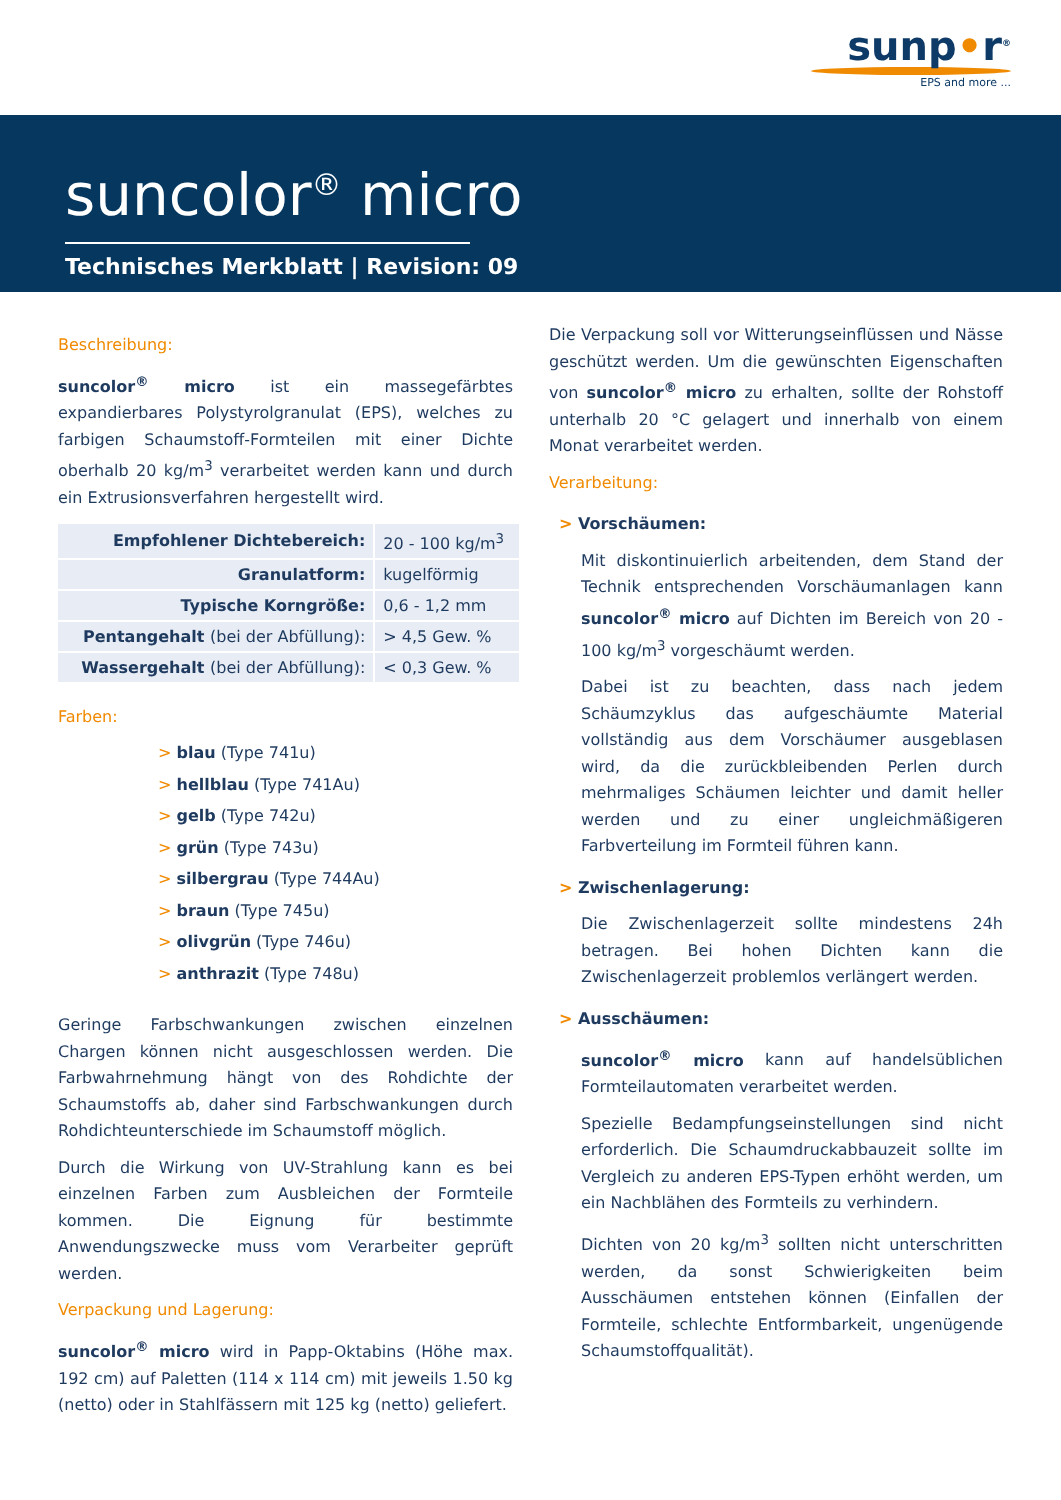sunp•r<sup>®</sup>
EPS and more ...
suncolor<sup>®</sup> micro
Technisches Merkblatt | Revision: 09
Beschreibung:
suncolor<sup>®</sup> micro ist ein massegefärbtes expandierbares Polystyrolgranulat (EPS), welches zu farbigen Schaum­stoff-Formteilen mit einer Dichte oberhalb 20 kg/m<sup>3</sup> ver­arbeitet werden kann und durch ein Extrusionsverfahren hergestellt wird.
| Empfohlener Dichtebereich: | 20 - 100 kg/m<sup>3</sup> |
| Granulatform: | kugelförmig |
| Typische Korngröße: | 0,6 - 1,2 mm |
| Pentangehalt (bei der Abfüllung): | > 4,5 Gew. % |
| Wassergehalt (bei der Abfüllung): | < 0,3 Gew. % |
Farben:
> blau (Type 741u)
> hellblau (Type 741Au)
> gelb (Type 742u)
> grün (Type 743u)
> silbergrau (Type 744Au)
> braun (Type 745u)
> olivgrün (Type 746u)
> anthrazit (Type 748u)
Geringe Farbschwankungen zwischen einzelnen Chargen können nicht ausgeschlossen werden. Die Farbwahrnehmung hängt von des Rohdichte der Schaumstoffs ab, daher sind Farbschwankungen durch Rohdichteunterschiede im Schaumstoff möglich.
Durch die Wirkung von UV-Strahlung kann es bei einzelnen Farben zum Ausbleichen der Formteile kommen. Die Eignung für bestimmte Anwendungszwecke muss vom Verarbeiter geprüft werden.
Verpackung und Lagerung:
suncolor<sup>®</sup> micro wird in Papp-Oktabins (Höhe max. 192 cm) auf Paletten (114 x 114 cm) mit jeweils 1.50 kg (netto) oder in Stahlfässern mit 125 kg (netto) geliefert.
Die Verpackung soll vor Witterungseinflüssen und Nässe geschützt werden. Um die gewünschten Eigenschaften von suncolor<sup>®</sup> micro zu erhalten, sollte der Rohstoff unterhalb 20 °C gelagert und innerhalb von einem Monat verarbeitet werden.
Verarbeitung:
> Vorschäumen:
Mit diskontinuierlich arbeitenden, dem Stand der Technik entsprechenden Vorschäumanlagen kann suncolor<sup>®</sup> micro auf Dichten im Bereich von 20 - 100 kg/m<sup>3</sup> vorgeschäumt werden.
Dabei ist zu beachten, dass nach jedem Schäumzyklus das aufgeschäumte Material vollständig aus dem Vorschäumer ausgeblasen wird, da die zurückbleibenden Perlen durch mehrmaliges Schäumen leichter und damit heller werden und zu einer ungleichmäßigeren Farbverteilung im Formteil führen kann.
> Zwischenlagerung:
Die Zwischenlagerzeit sollte mindestens 24h betragen. Bei hohen Dichten kann die Zwischenlagerzeit problemlos verlängert werden.
> Ausschäumen:
suncolor<sup>®</sup> micro kann auf handelsüblichen Formteil­automaten verarbeitet werden.
Spezielle Bedampfungseinstellungen sind nicht erforderlich. Die Schaumdruckabbauzeit sollte im Vergleich zu anderen EPS-Typen erhöht werden, um ein Nachblähen des Formteils zu verhindern.
Dichten von 20 kg/m<sup>3</sup> sollten nicht unterschritten werden, da sonst Schwierigkeiten beim Ausschäumen entstehen können (Einfallen der Formteile, schlechte Entformbarkeit, ungenügende Schaumstoffqualität).